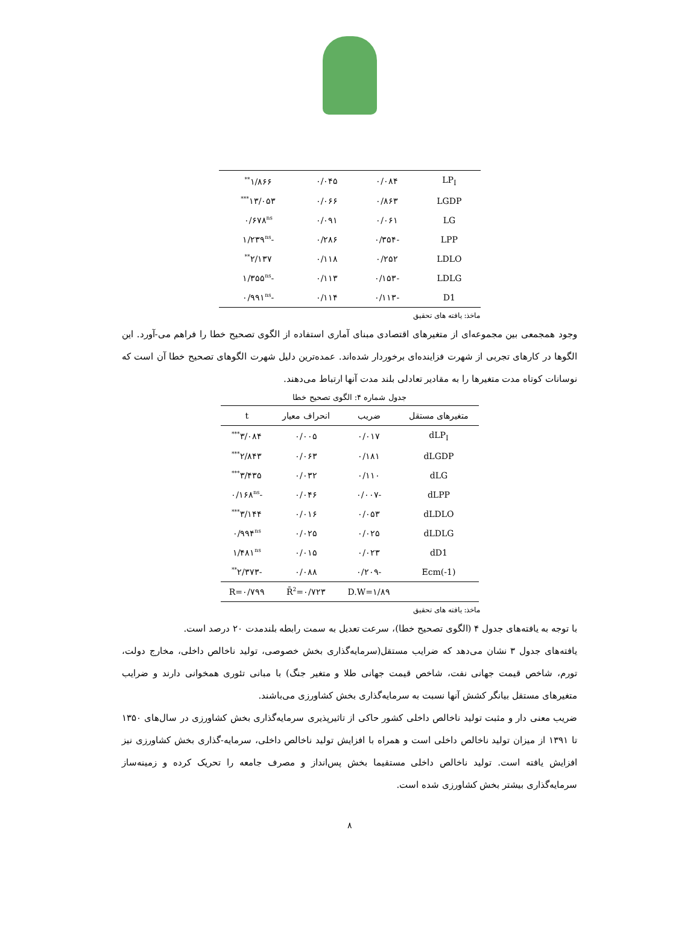| LP<sub>I</sub> | ۰/۰۸۴ | ۰/۰۴۵ | ۱/۸۶۶<sup>**</sup> |
| LGDP | ۰/۸۶۳ | ۰/۰۶۶ | ۱۳/۰۵۳<sup>***</sup> |
| LG | ۰/۰۶۱ | ۰/۰۹۱ | ۰/۶۷۸<sup>ns</sup> |
| LPP | -۰/۳۵۴ | ۰/۲۸۶ | -۱/۲۳۹<sup>ns</sup> |
| LDLO | ۰/۲۵۲ | ۰/۱۱۸ | ۲/۱۳۷<sup>**</sup> |
| LDLG | -۰/۱۵۳ | ۰/۱۱۳ | -۱/۳۵۵<sup>ns</sup> |
| D1 | -۰/۱۱۳ | ۰/۱۱۴ | -۰/۹۹۱<sup>ns</sup> |
ماخذ: یافته های تحقیق
وجود همجمعی بین مجموعه‌ای از متغیرهای اقتصادی مبنای آماری استفاده از الگوی تصحیح خطا را فراهم می-آورد. این الگوها در کارهای تجربی از شهرت فزاینده‌ای برخوردار شده‌اند. عمده‌ترین دلیل شهرت الگوهای تصحیح خطا آن است که نوسانات کوتاه مدت متغیرها را به مقادیر تعادلی بلند مدت آنها ارتباط می‌دهند.
جدول شماره ۴: الگوی تصحیح خطا
| متغیرهای مستقل | ضریب | انحراف معیار | t |
| --- | --- | --- | --- |
| dLP<sub>I</sub> | ۰/۰۱۷ | ۰/۰۰۵ | ۳/۰۸۴<sup>***</sup> |
| dLGDP | ۰/۱۸۱ | ۰/۰۶۳ | ۲/۸۴۳<sup>***</sup> |
| dLG | ۰/۱۱۰ | ۰/۰۳۲ | ۳/۴۳۵<sup>***</sup> |
| dLPP | -۰/۰۰۷ | ۰/۰۴۶ | -۰/۱۶۸<sup>ns</sup> |
| dLDLO | ۰/۰۵۳ | ۰/۰۱۶ | ۳/۱۴۴<sup>***</sup> |
| dLDLG | ۰/۰۲۵ | ۰/۰۲۵ | ۰/۹۹۴<sup>ns</sup> |
| dD1 | ۰/۰۲۳ | ۰/۰۱۵ | ۱/۴۸۱<sup>ns</sup> |
| Ecm(-1) | -۰/۲۰۹ | ۰/۰۸۸ | -۲/۳۷۳<sup>**</sup> |
| | D.W=۱/۸۹ | R̄<sup>2</sup>=۰/۷۲۳ | R=۰/۷۹۹ |
ماخذ: یافته های تحقیق
با توجه به یافته‌های جدول ۴ (الگوی تصحیح خطا)، سرعت تعدیل به سمت رابطه بلندمدت ۲۰ درصد است.
یافته‌های جدول ۳ نشان می‌دهد که ضرایب مستقل(سرمایه‌گذاری بخش خصوصی، تولید ناخالص داخلی، مخارج دولت، تورم، شاخص قیمت جهانی نفت، شاخص قیمت جهانی طلا و متغیر جنگ) با مبانی تئوری همخوانی دارند و ضرایب متغیرهای مستقل بیانگر کشش آنها نسبت به سرمایه‌گذاری بخش کشاورزی می‌باشند.
ضریب معنی دار و مثبت تولید ناخالص داخلی کشور حاکی از تاثیرپذیری سرمایه‌گذاری بخش کشاورزی در سال‌های ۱۳۵۰ تا ۱۳۹۱ از میزان تولید ناخالص داخلی است و همراه با افزایش تولید ناخالص داخلی، سرمایه-گذاری بخش کشاورزی نیز افزایش یافته است. تولید ناخالص داخلی مستقیما بخش پس‌انداز و مصرف جامعه را تحریک کرده و زمینه‌ساز سرمایه‌گذاری بیشتر بخش کشاورزی شده است.
۸